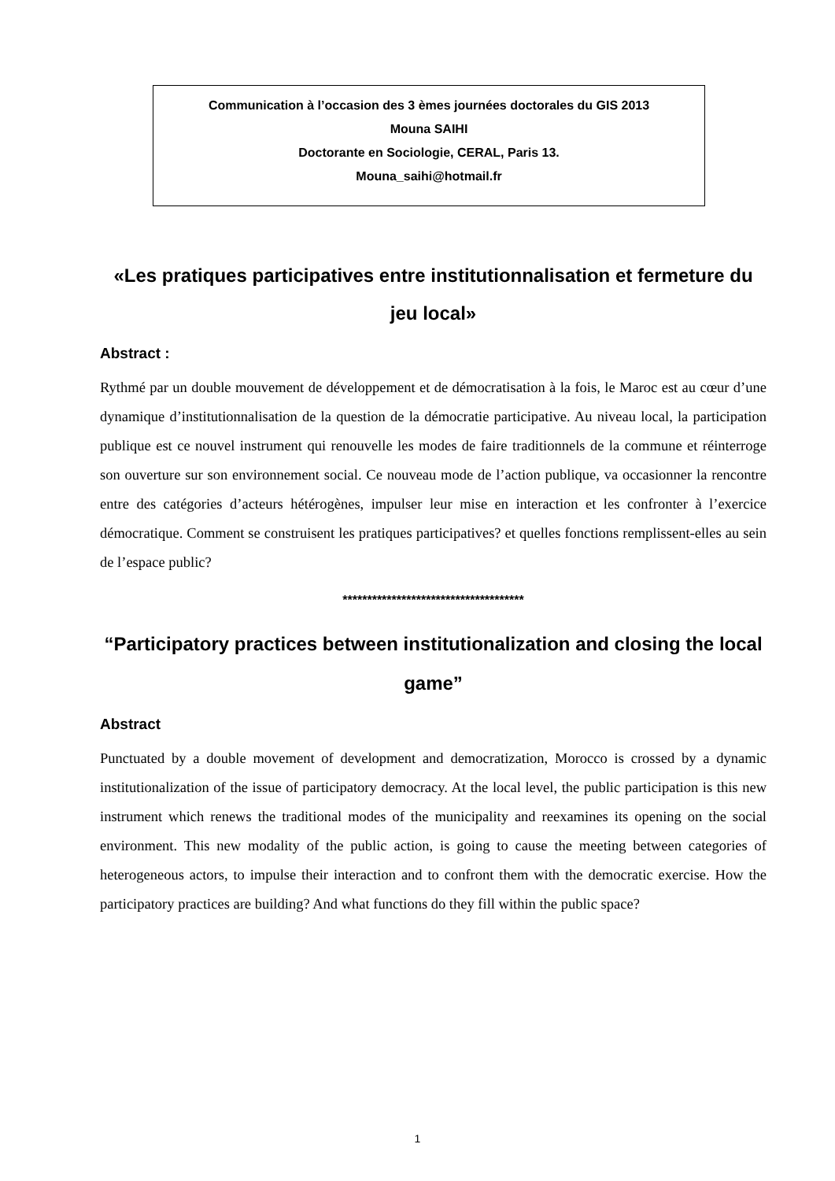Communication à l’occasion des 3 èmes journées doctorales du GIS 2013
Mouna SAIHI
Doctorante en Sociologie, CERAL, Paris 13.
Mouna_saihi@hotmail.fr
«Les pratiques participatives entre institutionnalisation et fermeture du jeu local»
Abstract :
Rythmé par un double mouvement de développement et de démocratisation à la fois, le Maroc est au cœur d’une dynamique d’institutionnalisation de la question de la démocratie participative. Au niveau local, la participation publique est ce nouvel instrument qui renouvelle les modes de faire traditionnels de la commune et réinterroge son ouverture sur son environnement social. Ce nouveau mode de l’action publique, va occasionner la rencontre entre des catégories d’acteurs hétérogènes, impulser leur mise en interaction et les confronter à l’exercice démocratique. Comment se construisent les pratiques participatives? et quelles fonctions remplissent-elles au sein de l’espace public?
*************************************
“Participatory practices between institutionalization and closing the local game”
Abstract
Punctuated by a double movement of development and democratization, Morocco is crossed by a dynamic institutionalization of the issue of participatory democracy. At the local level, the public participation is this new instrument which renews the traditional modes of the municipality and reexamines its opening on the social environment. This new modality of the public action, is going to cause the meeting between categories of heterogeneous actors, to impulse their interaction and to confront them with the democratic exercise. How the participatory practices are building? And what functions do they fill within the public space?
1